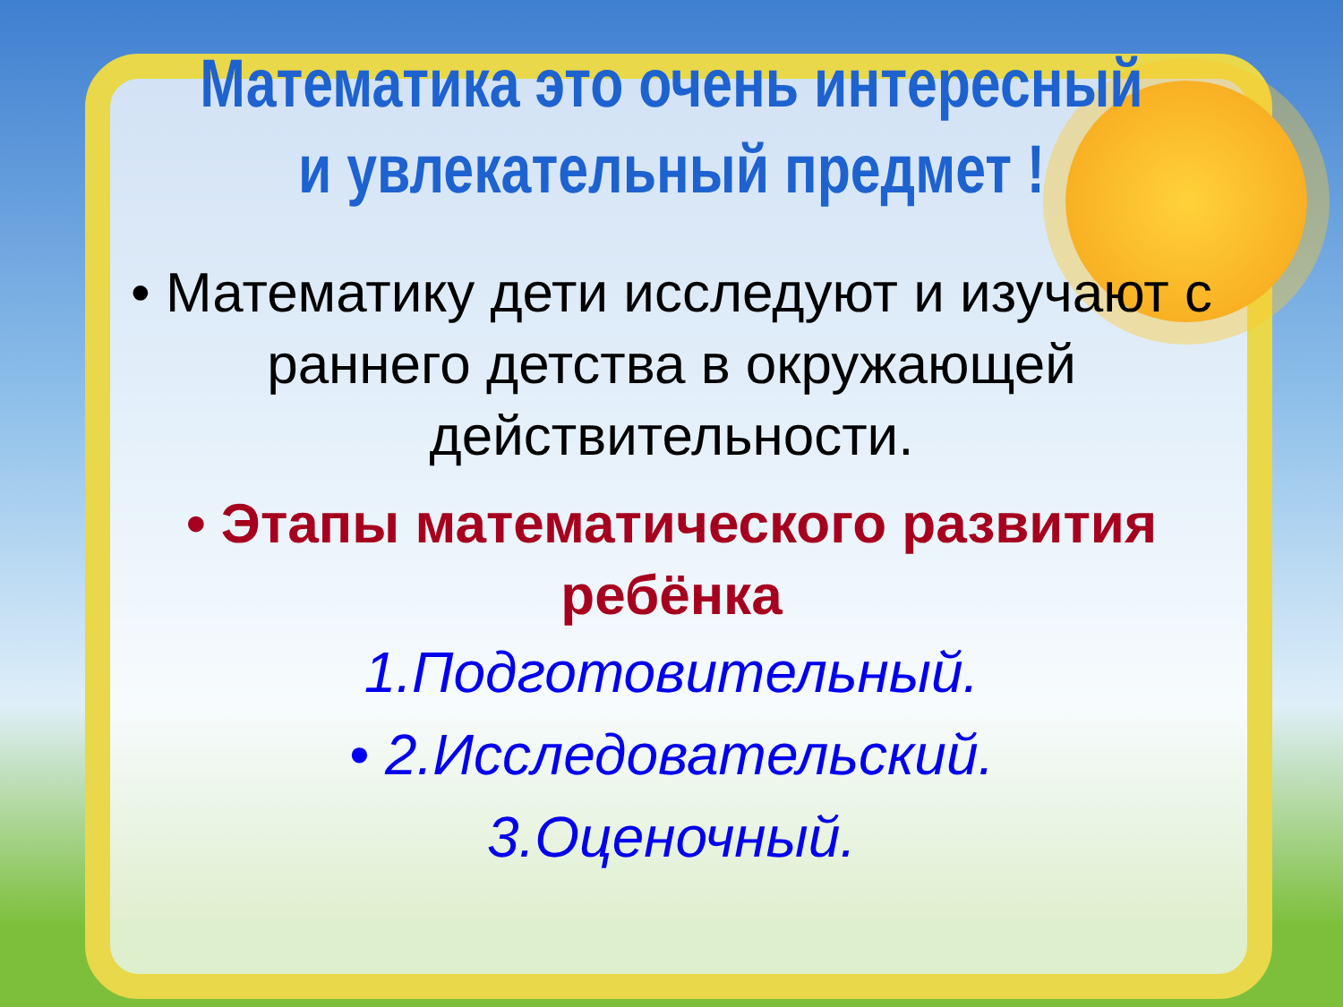Математика это очень интересный
и увлекательный предмет !
• Математику дети исследуют и изучают с раннего детства в окружающей действительности.
• Этапы математического развития ребёнка
1.Подготовительный.
• 2.Исследовательский.
3.Оценочный.